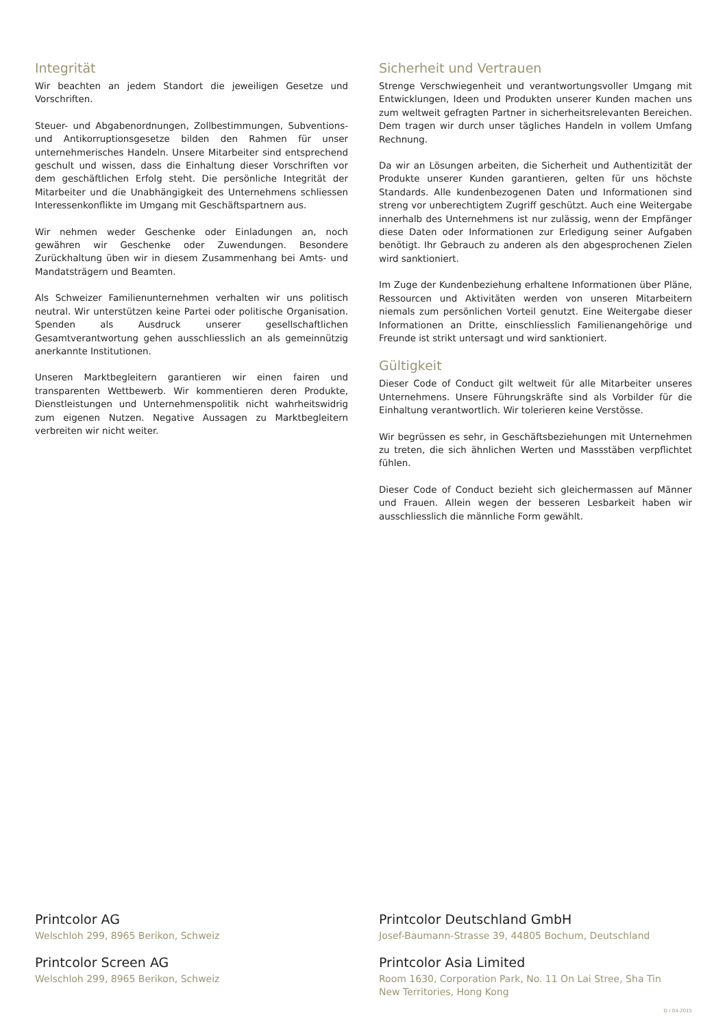Integrität
Wir beachten an jedem Standort die jeweiligen Gesetze und Vorschriften.
Steuer- und Abgabenordnungen, Zollbestimmungen, Subventions- und Antikorruptionsgesetze bilden den Rahmen für unser unternehmerisches Handeln. Unsere Mitarbeiter sind entsprechend geschult und wissen, dass die Einhaltung dieser Vorschriften vor dem geschäftlichen Erfolg steht. Die persönliche Integrität der Mitarbeiter und die Unabhängigkeit des Unternehmens schliessen Interessenkonflikte im Umgang mit Geschäftspartnern aus.
Wir nehmen weder Geschenke oder Einladungen an, noch gewähren wir Geschenke oder Zuwendungen. Besondere Zurückhaltung üben wir in diesem Zusammenhang bei Amts- und Mandatsträgern und Beamten.
Als Schweizer Familienunternehmen verhalten wir uns politisch neutral. Wir unterstützen keine Partei oder politische Organisation. Spenden als Ausdruck unserer gesellschaftlichen Gesamtverantwortung gehen ausschliesslich an als gemeinnützig anerkannte Institutionen.
Unseren Marktbegleitern garantieren wir einen fairen und transparenten Wettbewerb. Wir kommentieren deren Produkte, Dienstleistungen und Unternehmenspolitik nicht wahrheitswidrig zum eigenen Nutzen. Negative Aussagen zu Marktbegleitern verbreiten wir nicht weiter.
Sicherheit und Vertrauen
Strenge Verschwiegenheit und verantwortungsvoller Umgang mit Entwicklungen, Ideen und Produkten unserer Kunden machen uns zum weltweit gefragten Partner in sicherheitsrelevanten Bereichen. Dem tragen wir durch unser tägliches Handeln in vollem Umfang Rechnung.
Da wir an Lösungen arbeiten, die Sicherheit und Authentizität der Produkte unserer Kunden garantieren, gelten für uns höchste Standards. Alle kundenbezogenen Daten und Informationen sind streng vor unberechtigtem Zugriff geschützt. Auch eine Weitergabe innerhalb des Unternehmens ist nur zulässig, wenn der Empfänger diese Daten oder Informationen zur Erledigung seiner Aufgaben benötigt. Ihr Gebrauch zu anderen als den abgesprochenen Zielen wird sanktioniert.
Im Zuge der Kundenbeziehung erhaltene Informationen über Pläne, Ressourcen und Aktivitäten werden von unseren Mitarbeitern niemals zum persönlichen Vorteil genutzt. Eine Weitergabe dieser Informationen an Dritte, einschliesslich Familienangehörige und Freunde ist strikt untersagt und wird sanktioniert.
Gültigkeit
Dieser Code of Conduct gilt weltweit für alle Mitarbeiter unseres Unternehmens. Unsere Führungskräfte sind als Vorbilder für die Einhaltung verantwortlich. Wir tolerieren keine Verstösse.
Wir begrüssen es sehr, in Geschäftsbeziehungen mit Unternehmen zu treten, die sich ähnlichen Werten und Massstäben verpflichtet fühlen.
Dieser Code of Conduct bezieht sich gleichermassen auf Männer und Frauen. Allein wegen der besseren Lesbarkeit haben wir ausschliesslich die männliche Form gewählt.
Printcolor AG
Welschloh 299, 8965 Berikon, Schweiz
Printcolor Screen AG
Welschloh 299, 8965 Berikon, Schweiz
Printcolor Deutschland GmbH
Josef-Baumann-Strasse 39, 44805 Bochum, Deutschland
Printcolor Asia Limited
Room 1630, Corporation Park, No. 11 On Lai Stree, Sha Tin
New Territories, Hong Kong
D / 04-2015